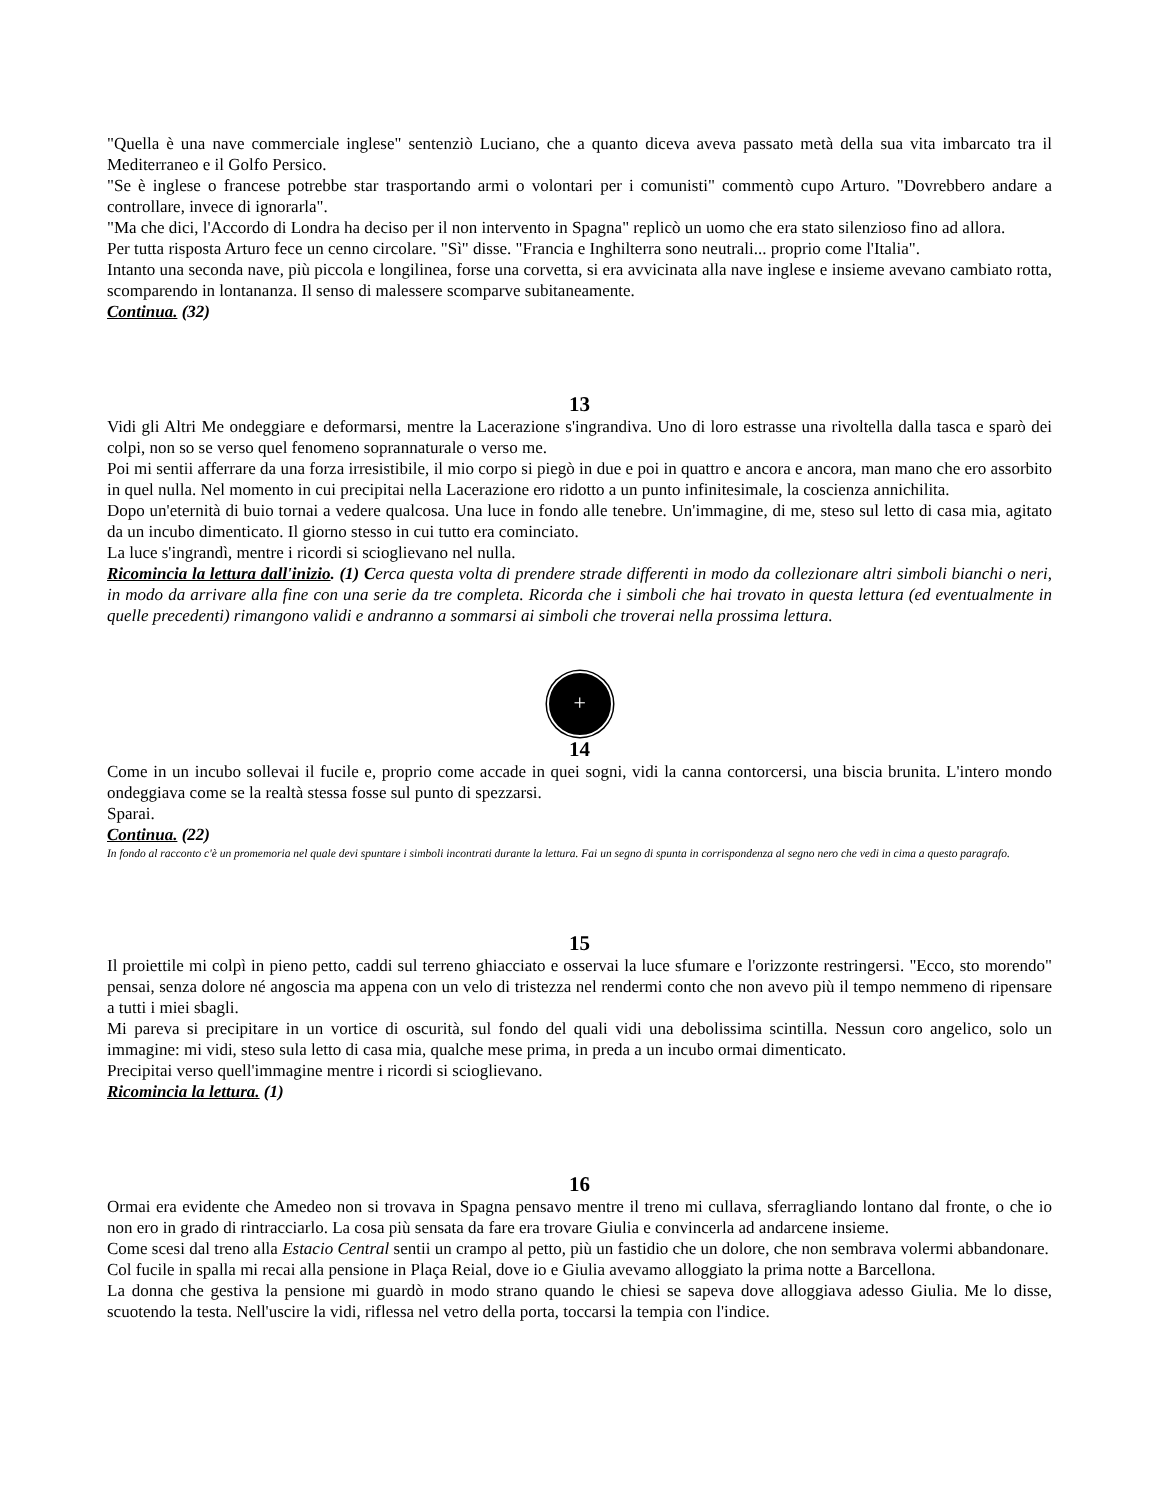"Quella è una nave commerciale inglese" sentenziò Luciano, che a quanto diceva aveva passato metà della sua vita imbarcato tra il Mediterraneo e il Golfo Persico.
"Se è inglese o francese potrebbe star trasportando armi o volontari per i comunisti" commentò cupo Arturo. "Dovrebbero andare a controllare, invece di ignorarla".
"Ma che dici, l'Accordo di Londra ha deciso per il non intervento in Spagna" replicò un uomo che era stato silenzioso fino ad allora.
Per tutta risposta Arturo fece un cenno circolare. "Sì" disse. "Francia e Inghilterra sono neutrali... proprio come l'Italia".
Intanto una seconda nave, più piccola e longilinea, forse una corvetta, si era avvicinata alla nave inglese e insieme avevano cambiato rotta, scomparendo in lontananza. Il senso di malessere scomparve subitaneamente.
Continua. (32)
13
Vidi gli Altri Me ondeggiare e deformarsi, mentre la Lacerazione s'ingrandiva. Uno di loro estrasse una rivoltella dalla tasca e sparò dei colpi, non so se verso quel fenomeno soprannaturale o verso me.
Poi mi sentii afferrare da una forza irresistibile, il mio corpo si piegò in due e poi in quattro e ancora e ancora, man mano che ero assorbito in quel nulla. Nel momento in cui precipitai nella Lacerazione ero ridotto a un punto infinitesimale, la coscienza annichilita.
Dopo un'eternità di buio tornai a vedere qualcosa. Una luce in fondo alle tenebre. Un'immagine, di me, steso sul letto di casa mia, agitato da un incubo dimenticato. Il giorno stesso in cui tutto era cominciato.
La luce s'ingrandì, mentre i ricordi si scioglievano nel nulla.
Ricomincia la lettura dall'inizio. (1) Cerca questa volta di prendere strade differenti in modo da collezionare altri simboli bianchi o neri, in modo da arrivare alla fine con una serie da tre completa. Ricorda che i simboli che hai trovato in questa lettura (ed eventualmente in quelle precedenti) rimangono validi e andranno a sommarsi ai simboli che troverai nella prossima lettura.
+
14
Come in un incubo sollevai il fucile e, proprio come accade in quei sogni, vidi la canna contorcersi, una biscia brunita. L'intero mondo ondeggiava come se la realtà stessa fosse sul punto di spezzarsi.
Sparai.
Continua. (22)
In fondo al racconto c'è un promemoria nel quale devi spuntare i simboli incontrati durante la lettura. Fai un segno di spunta in corrispondenza al segno nero che vedi in cima a questo paragrafo.
15
Il proiettile mi colpì in pieno petto, caddi sul terreno ghiacciato e osservai la luce sfumare e l'orizzonte restringersi. "Ecco, sto morendo" pensai, senza dolore né angoscia ma appena con un velo di tristezza nel rendermi conto che non avevo più il tempo nemmeno di ripensare a tutti i miei sbagli.
Mi pareva si precipitare in un vortice di oscurità, sul fondo del quali vidi una debolissima scintilla. Nessun coro angelico, solo un immagine: mi vidi, steso sula letto di casa mia, qualche mese prima, in preda a un incubo ormai dimenticato.
Precipitai verso quell'immagine mentre i ricordi si scioglievano.
Ricomincia la lettura. (1)
16
Ormai era evidente che Amedeo non si trovava in Spagna pensavo mentre il treno mi cullava, sferragliando lontano dal fronte, o che io non ero in grado di rintracciarlo. La cosa più sensata da fare era trovare Giulia e convincerla ad andarcene insieme.
Come scesi dal treno alla Estacio Central sentii un crampo al petto, più un fastidio che un dolore, che non sembrava volermi abbandonare.
Col fucile in spalla mi recai alla pensione in Plaça Reial, dove io e Giulia avevamo alloggiato la prima notte a Barcellona.
La donna che gestiva la pensione mi guardò in modo strano quando le chiesi se sapeva dove alloggiava adesso Giulia. Me lo disse, scuotendo la testa. Nell'uscire la vidi, riflessa nel vetro della porta, toccarsi la tempia con l'indice.